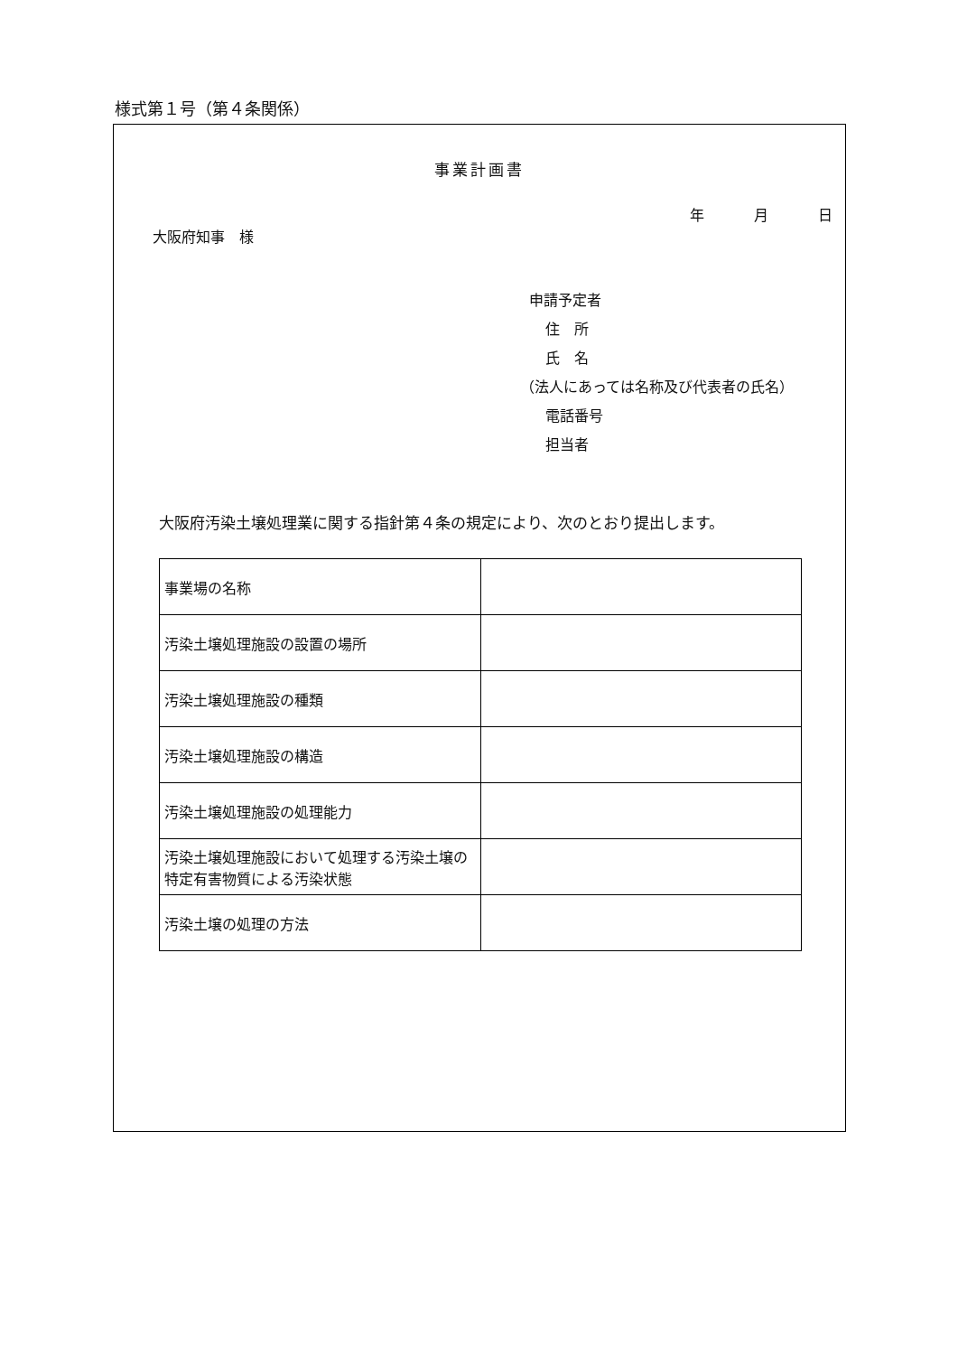様式第１号（第４条関係）
事業計画書
年 月 日
大阪府知事　様
申請予定者
住　所
氏　名
（法人にあっては名称及び代表者の氏名）
電話番号
担当者
大阪府汚染土壌処理業に関する指針第４条の規定により、次のとおり提出します。
| 事業場の名称 | |
| 汚染土壌処理施設の設置の場所 | |
| 汚染土壌処理施設の種類 | |
| 汚染土壌処理施設の構造 | |
| 汚染土壌処理施設の処理能力 | |
| 汚染土壌処理施設において処理する汚染土壌の特定有害物質による汚染状態 | |
| 汚染土壌の処理の方法 | |